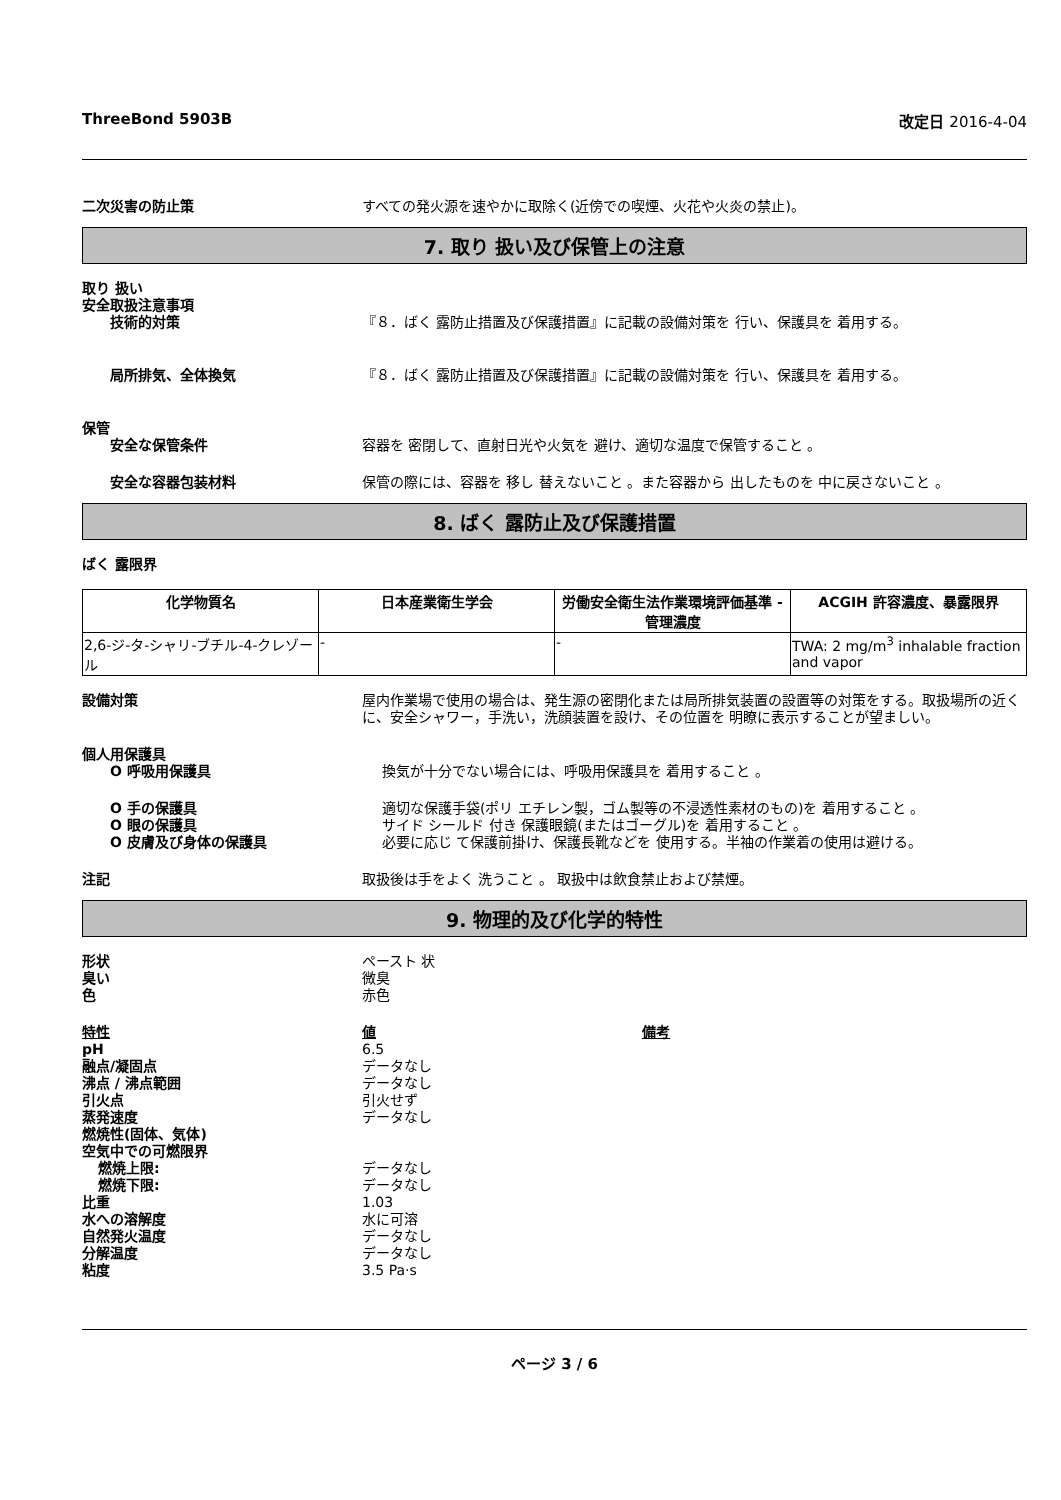ThreeBond 5903B 改定日 2016-4-04
二次災害の防止策 すべての発火源を速やかに取除く(近傍での喫煙、火花や火炎の禁止)。
7. 取り 扱い及び保管上の注意
取り 扱い
安全取扱注意事項
技術的対策 『８．ばく 露防止措置及び保護措置』に記載の設備対策を 行い、保護具を 着用する。
局所排気、全体換気 『８．ばく 露防止措置及び保護措置』に記載の設備対策を 行い、保護具を 着用する。
保管
安全な保管条件 容器を 密閉して、直射日光や火気を 避け、適切な温度で保管すること 。
安全な容器包装材料 保管の際には、容器を 移し 替えないこと 。また容器から 出したものを 中に戻さないこと 。
8. ばく 露防止及び保護措置
ばく 露限界
| 化学物質名 | 日本産業衛生学会 | 労働安全衛生法作業環境評価基準 - 管理濃度 | ACGIH 許容濃度、暴露限界 |
| --- | --- | --- | --- |
| 2,6-ジ-タ-シャリ-ブチル-4-クレゾール | - | - | TWA: 2 mg/m<sup>3</sup> inhalable fraction and vapor |
設備対策 屋内作業場で使用の場合は、発生源の密閉化または局所排気装置の設置等の対策をする。取扱場所の近く に、安全シャワー，手洗い，洗顔装置を設け、その位置を 明瞭に表示することが望ましい。
個人用保護具
O 呼吸用保護具 換気が十分でない場合には、呼吸用保護具を 着用すること 。
O 手の保護具 適切な保護手袋(ポリ エチレン製，ゴム製等の不浸透性素材のもの)を 着用すること 。
O 眼の保護具 サイド シールド 付き 保護眼鏡(またはゴーグル)を 着用すること 。
O 皮膚及び身体の保護具 必要に応じ て保護前掛け、保護長靴などを 使用する。半袖の作業着の使用は避ける。
注記 取扱後は手をよく 洗うこと 。 取扱中は飲食禁止および禁煙。
9. 物理的及び化学的特性
形状 ペースト 状
臭い 微臭
色 赤色
特性 値 備考
pH 6.5
融点/凝固点 データなし
沸点 / 沸点範囲 データなし
引火点 引火せず
蒸発速度 データなし
燃焼性(固体、気体)
空気中での可燃限界
燃焼上限: データなし
燃焼下限: データなし
比重 1.03
水への溶解度 水に可溶
自然発火温度 データなし
分解温度 データなし
粘度 3.5 Pa·s
ページ 3 / 6